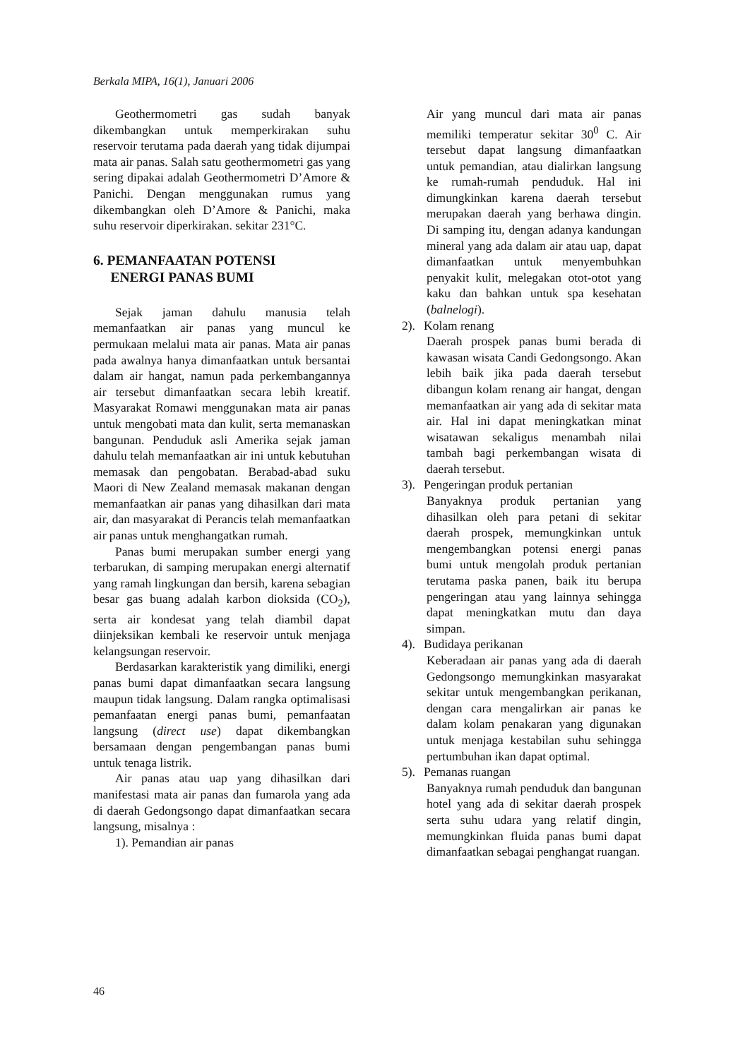Berkala MIPA, 16(1), Januari 2006
Geothermometri gas sudah banyak dikembangkan untuk memperkirakan suhu reservoir terutama pada daerah yang tidak dijumpai mata air panas. Salah satu geothermometri gas yang sering dipakai adalah Geothermometri D’Amore & Panichi. Dengan menggunakan rumus yang dikembangkan oleh D’Amore & Panichi, maka suhu reservoir diperkirakan. sekitar 231°C.
6. PEMANFAATAN POTENSI
ENERGI PANAS BUMI
Sejak jaman dahulu manusia telah memanfaatkan air panas yang muncul ke permukaan melalui mata air panas. Mata air panas pada awalnya hanya dimanfaatkan untuk bersantai dalam air hangat, namun pada perkembangannya air tersebut dimanfaatkan secara lebih kreatif. Masyarakat Romawi menggunakan mata air panas untuk mengobati mata dan kulit, serta memanaskan bangunan. Penduduk asli Amerika sejak jaman dahulu telah memanfaatkan air ini untuk kebutuhan memasak dan pengobatan. Berabad-abad suku Maori di New Zealand memasak makanan dengan memanfaatkan air panas yang dihasilkan dari mata air, dan masyarakat di Perancis telah memanfaatkan air panas untuk menghangatkan rumah.
Panas bumi merupakan sumber energi yang terbarukan, di samping merupakan energi alternatif yang ramah lingkungan dan bersih, karena sebagian besar gas buang adalah karbon dioksida (CO<sub>2</sub>), serta air kondesat yang telah diambil dapat diinjeksikan kembali ke reservoir untuk menjaga kelangsungan reservoir.
Berdasarkan karakteristik yang dimiliki, energi panas bumi dapat dimanfaatkan secara langsung maupun tidak langsung. Dalam rangka optimalisasi pemanfaatan energi panas bumi, pemanfaatan langsung (direct use) dapat dikembangkan bersamaan dengan pengembangan panas bumi untuk tenaga listrik.
Air panas atau uap yang dihasilkan dari manifestasi mata air panas dan fumarola yang ada di daerah Gedongsongo dapat dimanfaatkan secara langsung, misalnya :
1). Pemandian air panas
Air yang muncul dari mata air panas memiliki temperatur sekitar 30<sup>0</sup> C. Air tersebut dapat langsung dimanfaatkan untuk pemandian, atau dialirkan langsung ke rumah-rumah penduduk. Hal ini dimungkinkan karena daerah tersebut merupakan daerah yang berhawa dingin. Di samping itu, dengan adanya kandungan mineral yang ada dalam air atau uap, dapat dimanfaatkan untuk menyembuhkan penyakit kulit, melegakan otot-otot yang kaku dan bahkan untuk spa kesehatan (balnelogi).
2). Kolam renang
Daerah prospek panas bumi berada di kawasan wisata Candi Gedongsongo. Akan lebih baik jika pada daerah tersebut dibangun kolam renang air hangat, dengan memanfaatkan air yang ada di sekitar mata air. Hal ini dapat meningkatkan minat wisatawan sekaligus menambah nilai tambah bagi perkembangan wisata di daerah tersebut.
3). Pengeringan produk pertanian
Banyaknya produk pertanian yang dihasilkan oleh para petani di sekitar daerah prospek, memungkinkan untuk mengembangkan potensi energi panas bumi untuk mengolah produk pertanian terutama paska panen, baik itu berupa pengeringan atau yang lainnya sehingga dapat meningkatkan mutu dan daya simpan.
4). Budidaya perikanan
Keberadaan air panas yang ada di daerah Gedongsongo memungkinkan masyarakat sekitar untuk mengembangkan perikanan, dengan cara mengalirkan air panas ke dalam kolam penakaran yang digunakan untuk menjaga kestabilan suhu sehingga pertumbuhan ikan dapat optimal.
5). Pemanas ruangan
Banyaknya rumah penduduk dan bangunan hotel yang ada di sekitar daerah prospek serta suhu udara yang relatif dingin, memungkinkan fluida panas bumi dapat dimanfaatkan sebagai penghangat ruangan.
46